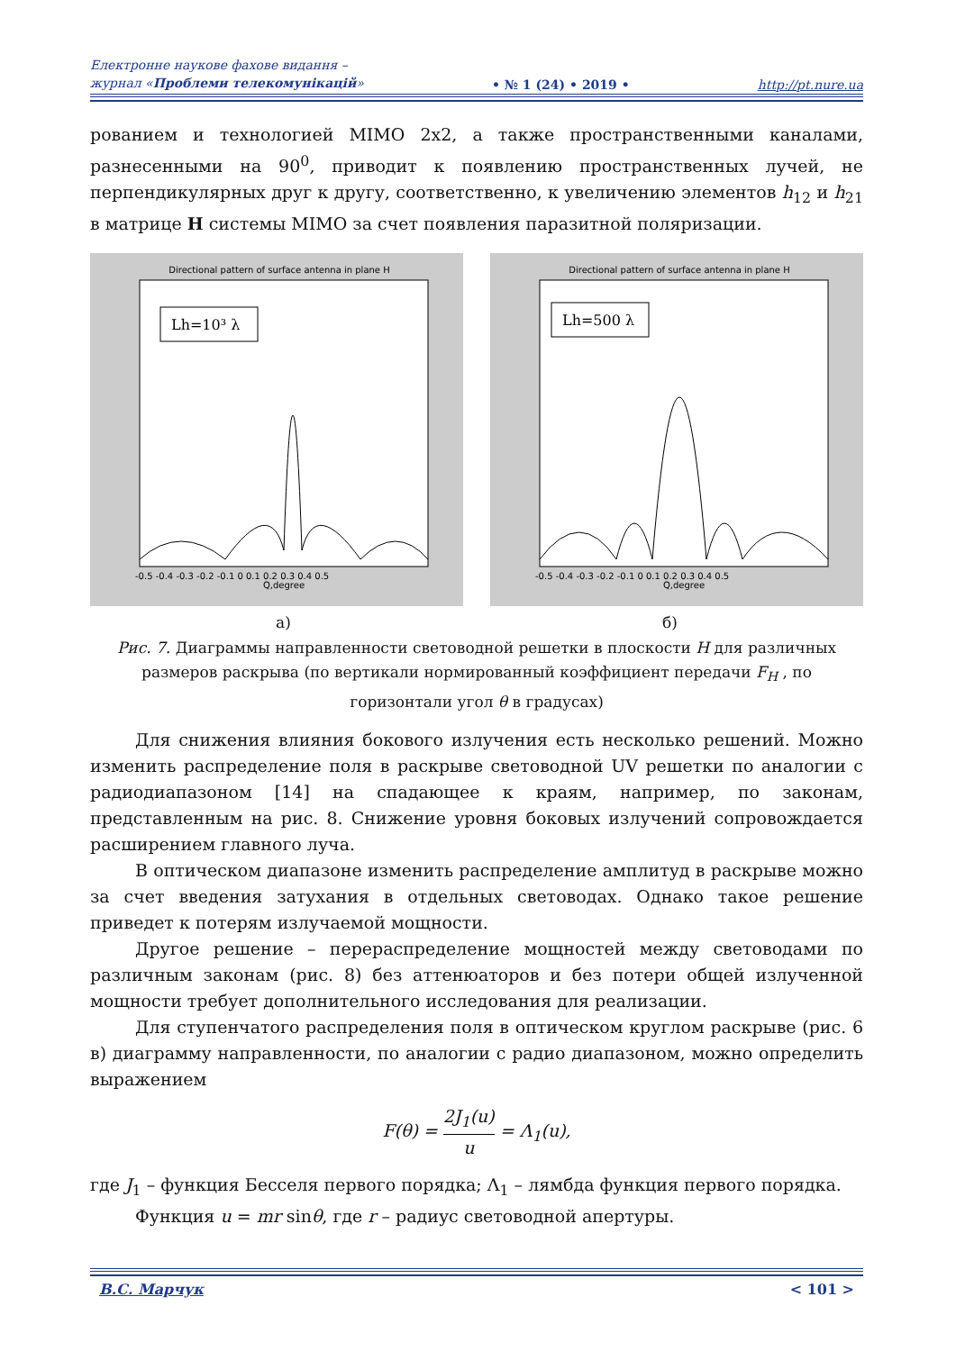Електронне наукове фахове видання –
журнал «Проблеми телекомунікацій»
• № 1 (24) • 2019 •
http://pt.nure.ua
рованием и технологией MIMO 2x2, а также пространственными каналами, разнесенными на 90<sup>0</sup>, приводит к появлению пространственных лучей, не перпендикулярных друг к другу, соответственно, к увеличению элементов h<sub>12</sub> и h<sub>21</sub> в матрице H системы MIMO за счет появления паразитной поляризации.
Directional pattern of surface antenna in plane H
Lh=10³ λ
Q,degree
-0.5 -0.4 -0.3 -0.2 -0.1 0 0.1 0.2 0.3 0.4 0.5
Directional pattern of surface antenna in plane H
Lh=500 λ
Q,degree
-0.5 -0.4 -0.3 -0.2 -0.1 0 0.1 0.2 0.3 0.4 0.5
а) б)
Рис. 7. Диаграммы направленности световодной решетки в плоскости H для различных размеров раскрыва (по вертикали нормированный коэффициент передачи F<sub>H</sub> , по горизонтали угол θ в градусах)
Для снижения влияния бокового излучения есть несколько решений. Можно изменить распределение поля в раскрыве световодной UV решетки по аналогии с радиодиапазоном [14] на спадающее к краям, например, по законам, представленным на рис. 8. Снижение уровня боковых излучений сопровождается расширением главного луча.
В оптическом диапазоне изменить распределение амплитуд в раскрыве можно за счет введения затухания в отдельных световодах. Однако такое решение приведет к потерям излучаемой мощности.
Другое решение – перераспределение мощностей между световодами по различным законам (рис. 8) без аттенюаторов и без потери общей излученной мощности требует дополнительного исследования для реализации.
Для ступенчатого распределения поля в оптическом круглом раскрыве (рис. 6 в) диаграмму направленности, по аналогии с радио диапазоном, можно определить выражением
F(θ) = 2J<sub>1</sub>(u) u = Λ<sub>1</sub>(u),
где J<sub>1</sub> – функция Бесселя первого порядка; Λ<sub>1</sub> – лямбда функция первого порядка.
Функция u = mr sinθ, где r – радиус световодной апертуры.
В.С. Марчук < 101 >